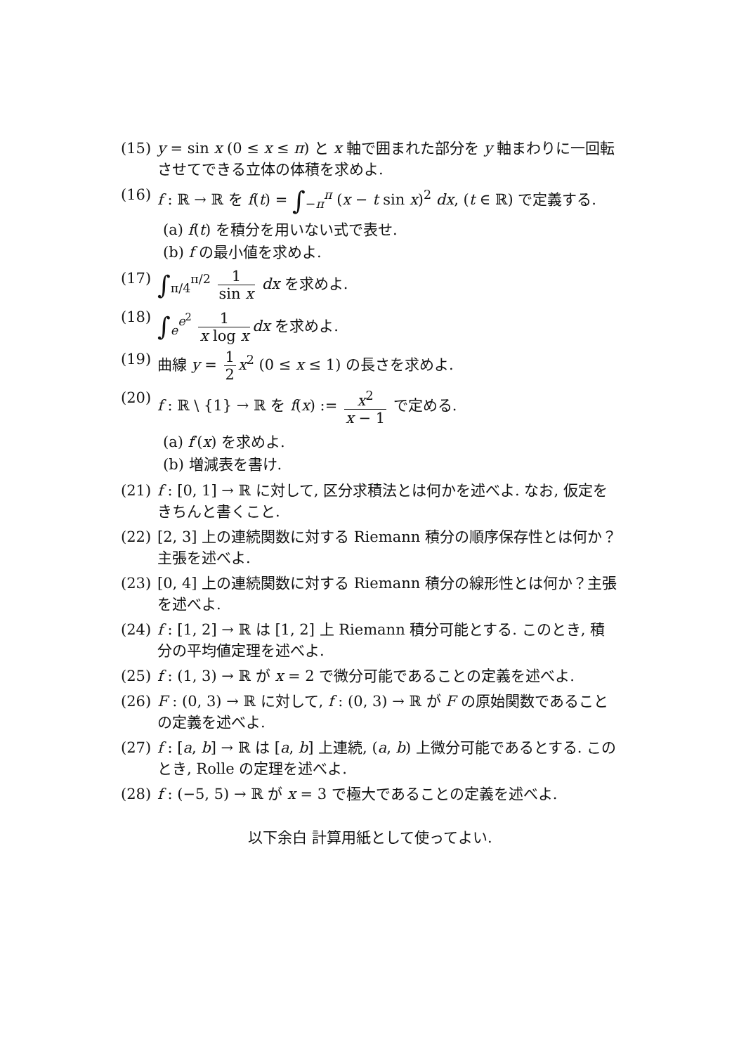(15) y = sin x (0 ≤ x ≤ π) と x 軸で囲まれた部分を y 軸まわりに一回転させてできる立体の体積を求めよ.
(16) f : ℝ → ℝ を f(t) = ∫<sub>−π</sub><sup>π</sup> (x − t sin x)<sup>2</sup> dx, (t ∈ ℝ) で定義する.
(a) f(t) を積分を用いない式で表せ.
(b) f の最小値を求めよ.
(17) ∫<sub>π/4</sub><sup>π/2</sup> 1 sin x dx を求めよ.
(18) ∫<sub>e</sub><sup>e<sup>2</sup></sup> 1 x log x dx を求めよ.
(19) 曲線 y = 1 2 x<sup>2</sup> (0 ≤ x ≤ 1) の長さを求めよ.
(20) f : ℝ \ {1} → ℝ を f(x) := x<sup>2</sup> x − 1 で定める.
(a) f′(x) を求めよ.
(b) 増減表を書け.
(21) f : [0, 1] → ℝ に対して, 区分求積法とは何かを述べよ. なお, 仮定をきちんと書くこと.
(22) [2, 3] 上の連続関数に対する Riemann 積分の順序保存性とは何か？ 主張を述べよ.
(23) [0, 4] 上の連続関数に対する Riemann 積分の線形性とは何か？主張を述べよ.
(24) f : [1, 2] → ℝ は [1, 2] 上 Riemann 積分可能とする. このとき, 積分の平均値定理を述べよ.
(25) f : (1, 3) → ℝ が x = 2 で微分可能であることの定義を述べよ.
(26) F : (0, 3) → ℝ に対して, f : (0, 3) → ℝ が F の原始関数であることの定義を述べよ.
(27) f : [a, b] → ℝ は [a, b] 上連続, (a, b) 上微分可能であるとする. このとき, Rolle の定理を述べよ.
(28) f : (−5, 5) → ℝ が x = 3 で極大であることの定義を述べよ.
以下余白 計算用紙として使ってよい.